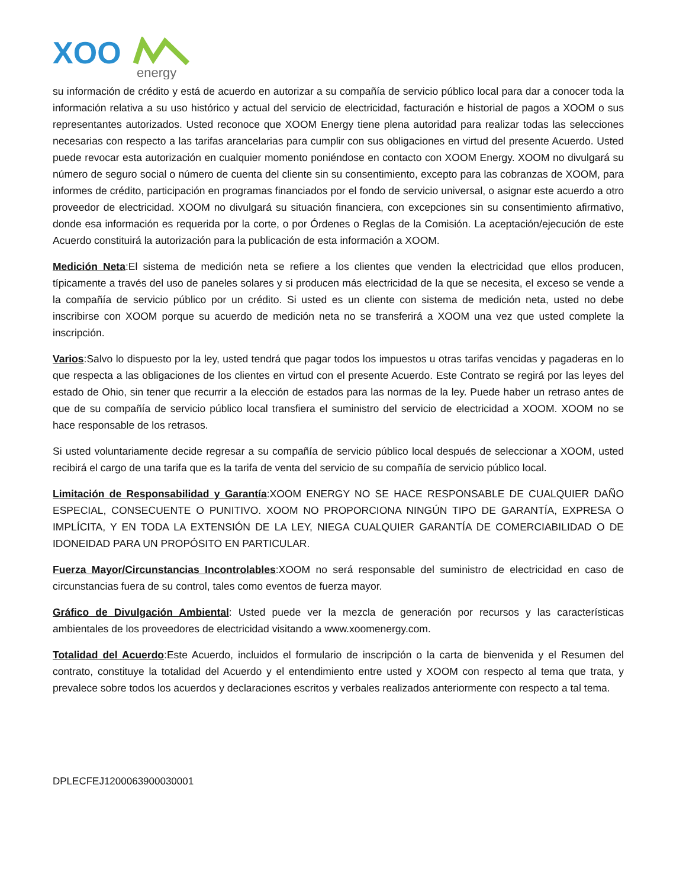XOO
energy
su información de crédito y está de acuerdo en autorizar a su compañía de servicio público local para dar a conocer toda la información relativa a su uso histórico y actual del servicio de electricidad, facturación e historial de pagos a XOOM o sus representantes autorizados. Usted reconoce que XOOM Energy tiene plena autoridad para realizar todas las selecciones necesarias con respecto a las tarifas arancelarias para cumplir con sus obligaciones en virtud del presente Acuerdo. Usted puede revocar esta autorización en cualquier momento poniéndose en contacto con XOOM Energy. XOOM no divulgará su número de seguro social o número de cuenta del cliente sin su consentimiento, excepto para las cobranzas de XOOM, para informes de crédito, participación en programas financiados por el fondo de servicio universal, o asignar este acuerdo a otro proveedor de electricidad. XOOM no divulgará su situación financiera, con excepciones sin su consentimiento afirmativo, donde esa información es requerida por la corte, o por Órdenes o Reglas de la Comisión. La aceptación/ejecución de este Acuerdo constituirá la autorización para la publicación de esta información a XOOM.
Medición Neta:El sistema de medición neta se refiere a los clientes que venden la electricidad que ellos producen, típicamente a través del uso de paneles solares y si producen más electricidad de la que se necesita, el exceso se vende a la compañía de servicio público por un crédito. Si usted es un cliente con sistema de medición neta, usted no debe inscribirse con XOOM porque su acuerdo de medición neta no se transferirá a XOOM una vez que usted complete la inscripción.
Varios:Salvo lo dispuesto por la ley, usted tendrá que pagar todos los impuestos u otras tarifas vencidas y pagaderas en lo que respecta a las obligaciones de los clientes en virtud con el presente Acuerdo. Este Contrato se regirá por las leyes del estado de Ohio, sin tener que recurrir a la elección de estados para las normas de la ley. Puede haber un retraso antes de que de su compañía de servicio público local transfiera el suministro del servicio de electricidad a XOOM. XOOM no se hace responsable de los retrasos.
Si usted voluntariamente decide regresar a su compañía de servicio público local después de seleccionar a XOOM, usted recibirá el cargo de una tarifa que es la tarifa de venta del servicio de su compañía de servicio público local.
Limitación de Responsabilidad y Garantía:XOOM ENERGY NO SE HACE RESPONSABLE DE CUALQUIER DAÑO ESPECIAL, CONSECUENTE O PUNITIVO. XOOM NO PROPORCIONA NINGÚN TIPO DE GARANTÍA, EXPRESA O IMPLÍCITA, Y EN TODA LA EXTENSIÓN DE LA LEY, NIEGA CUALQUIER GARANTÍA DE COMERCIABILIDAD O DE IDONEIDAD PARA UN PROPÓSITO EN PARTICULAR.
Fuerza Mayor/Circunstancias Incontrolables:XOOM no será responsable del suministro de electricidad en caso de circunstancias fuera de su control, tales como eventos de fuerza mayor.
Gráfico de Divulgación Ambiental: Usted puede ver la mezcla de generación por recursos y las características ambientales de los proveedores de electricidad visitando a www.xoomenergy.com.
Totalidad del Acuerdo:Este Acuerdo, incluidos el formulario de inscripción o la carta de bienvenida y el Resumen del contrato, constituye la totalidad del Acuerdo y el entendimiento entre usted y XOOM con respecto al tema que trata, y prevalece sobre todos los acuerdos y declaraciones escritos y verbales realizados anteriormente con respecto a tal tema.
DPLECFEJ1200063900030001